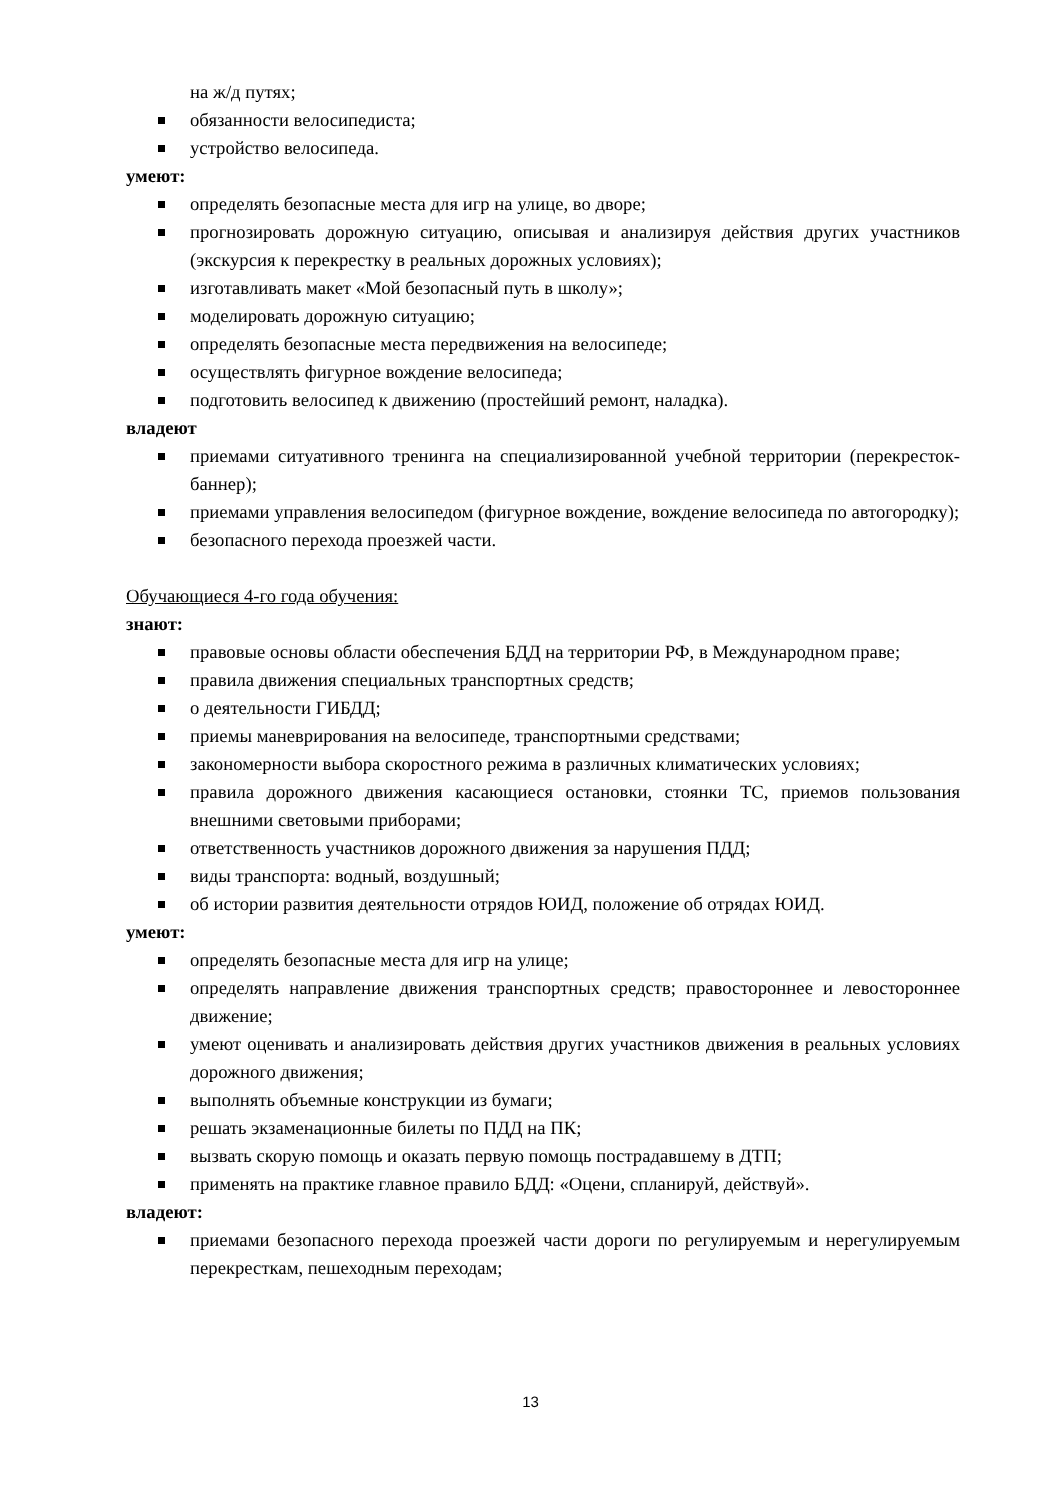на ж/д путях;
обязанности велосипедиста;
устройство велосипеда.
умеют:
определять безопасные места для игр на улице, во дворе;
прогнозировать дорожную ситуацию, описывая и анализируя действия других участников (экскурсия к перекрестку в реальных дорожных условиях);
изготавливать макет «Мой безопасный путь в школу»;
моделировать дорожную ситуацию;
определять безопасные места передвижения на велосипеде;
осуществлять фигурное вождение велосипеда;
подготовить велосипед к движению (простейший ремонт, наладка).
владеют
приемами ситуативного тренинга на специализированной учебной территории (перекресток-баннер);
приемами управления велосипедом (фигурное вождение, вождение велосипеда по автогородку);
безопасного перехода проезжей части.
Обучающиеся 4-го года обучения:
знают:
правовые основы области обеспечения БДД на территории РФ, в Международном праве;
правила движения специальных транспортных средств;
о деятельности ГИБДД;
приемы маневрирования на велосипеде, транспортными средствами;
закономерности выбора скоростного режима в различных климатических условиях;
правила дорожного движения касающиеся остановки, стоянки ТС, приемов пользования внешними световыми приборами;
ответственность участников дорожного движения за нарушения ПДД;
виды транспорта: водный, воздушный;
об истории развития деятельности отрядов ЮИД, положение об отрядах ЮИД.
умеют:
определять безопасные места для игр на улице;
определять направление движения транспортных средств; правостороннее и левостороннее движение;
умеют оценивать и анализировать действия других участников движения в реальных условиях дорожного движения;
выполнять объемные конструкции из бумаги;
решать экзаменационные билеты по ПДД на ПК;
вызвать скорую помощь и оказать первую помощь пострадавшему в ДТП;
применять на практике главное правило БДД: «Оцени, спланируй, действуй».
владеют:
приемами безопасного перехода проезжей части дороги по регулируемым и нерегулируемым перекресткам, пешеходным переходам;
13